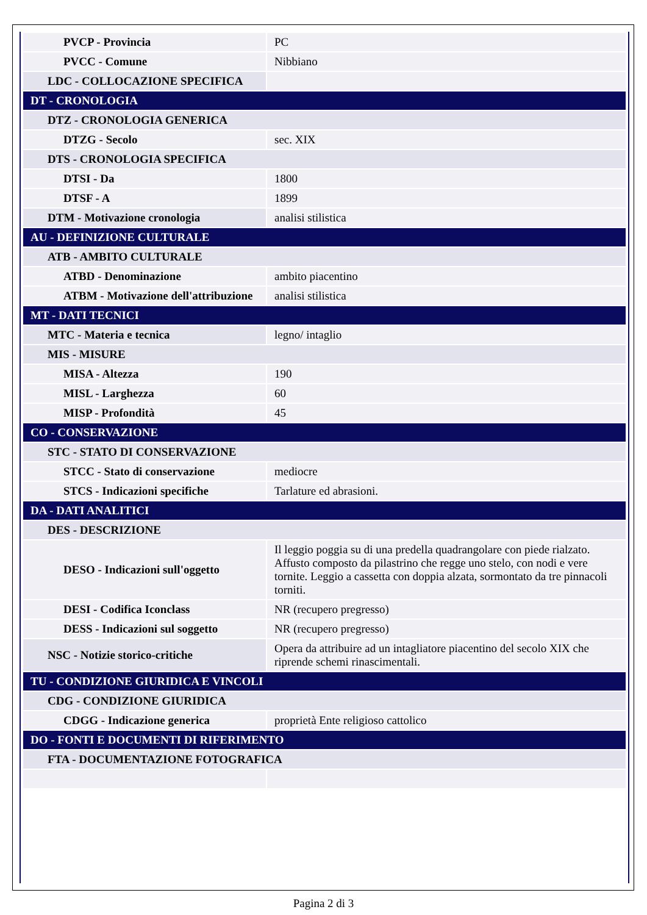| PVCP - Provincia | PC |
| PVCC - Comune | Nibbiano |
| LDC - COLLOCAZIONE SPECIFICA | |
| DT - CRONOLOGIA | |
| DTZ - CRONOLOGIA GENERICA | |
| DTZG - Secolo | sec. XIX |
| DTS - CRONOLOGIA SPECIFICA | |
| DTSI - Da | 1800 |
| DTSF - A | 1899 |
| DTM - Motivazione cronologia | analisi stilistica |
| AU - DEFINIZIONE CULTURALE | |
| ATB - AMBITO CULTURALE | |
| ATBD - Denominazione | ambito piacentino |
| ATBM - Motivazione dell'attribuzione | analisi stilistica |
| MT - DATI TECNICI | |
| MTC - Materia e tecnica | legno/ intaglio |
| MIS - MISURE | |
| MISA - Altezza | 190 |
| MISL - Larghezza | 60 |
| MISP - Profondità | 45 |
| CO - CONSERVAZIONE | |
| STC - STATO DI CONSERVAZIONE | |
| STCC - Stato di conservazione | mediocre |
| STCS - Indicazioni specifiche | Tarlature ed abrasioni. |
| DA - DATI ANALITICI | |
| DES - DESCRIZIONE | |
| DESO - Indicazioni sull'oggetto | Il leggio poggia su di una predella quadrangolare con piede rialzato. Affusto composto da pilastrino che regge uno stelo, con nodi e vere tornite. Leggio a cassetta con doppia alzata, sormontato da tre pinnacoli torniti. |
| DESI - Codifica Iconclass | NR (recupero pregresso) |
| DESS - Indicazioni sul soggetto | NR (recupero pregresso) |
| NSC - Notizie storico-critiche | Opera da attribuire ad un intagliatore piacentino del secolo XIX che riprende schemi rinascimentali. |
| TU - CONDIZIONE GIURIDICA E VINCOLI | |
| CDG - CONDIZIONE GIURIDICA | |
| CDGG - Indicazione generica | proprietà Ente religioso cattolico |
| DO - FONTI E DOCUMENTI DI RIFERIMENTO | |
| FTA - DOCUMENTAZIONE FOTOGRAFICA | |
Pagina 2 di 3